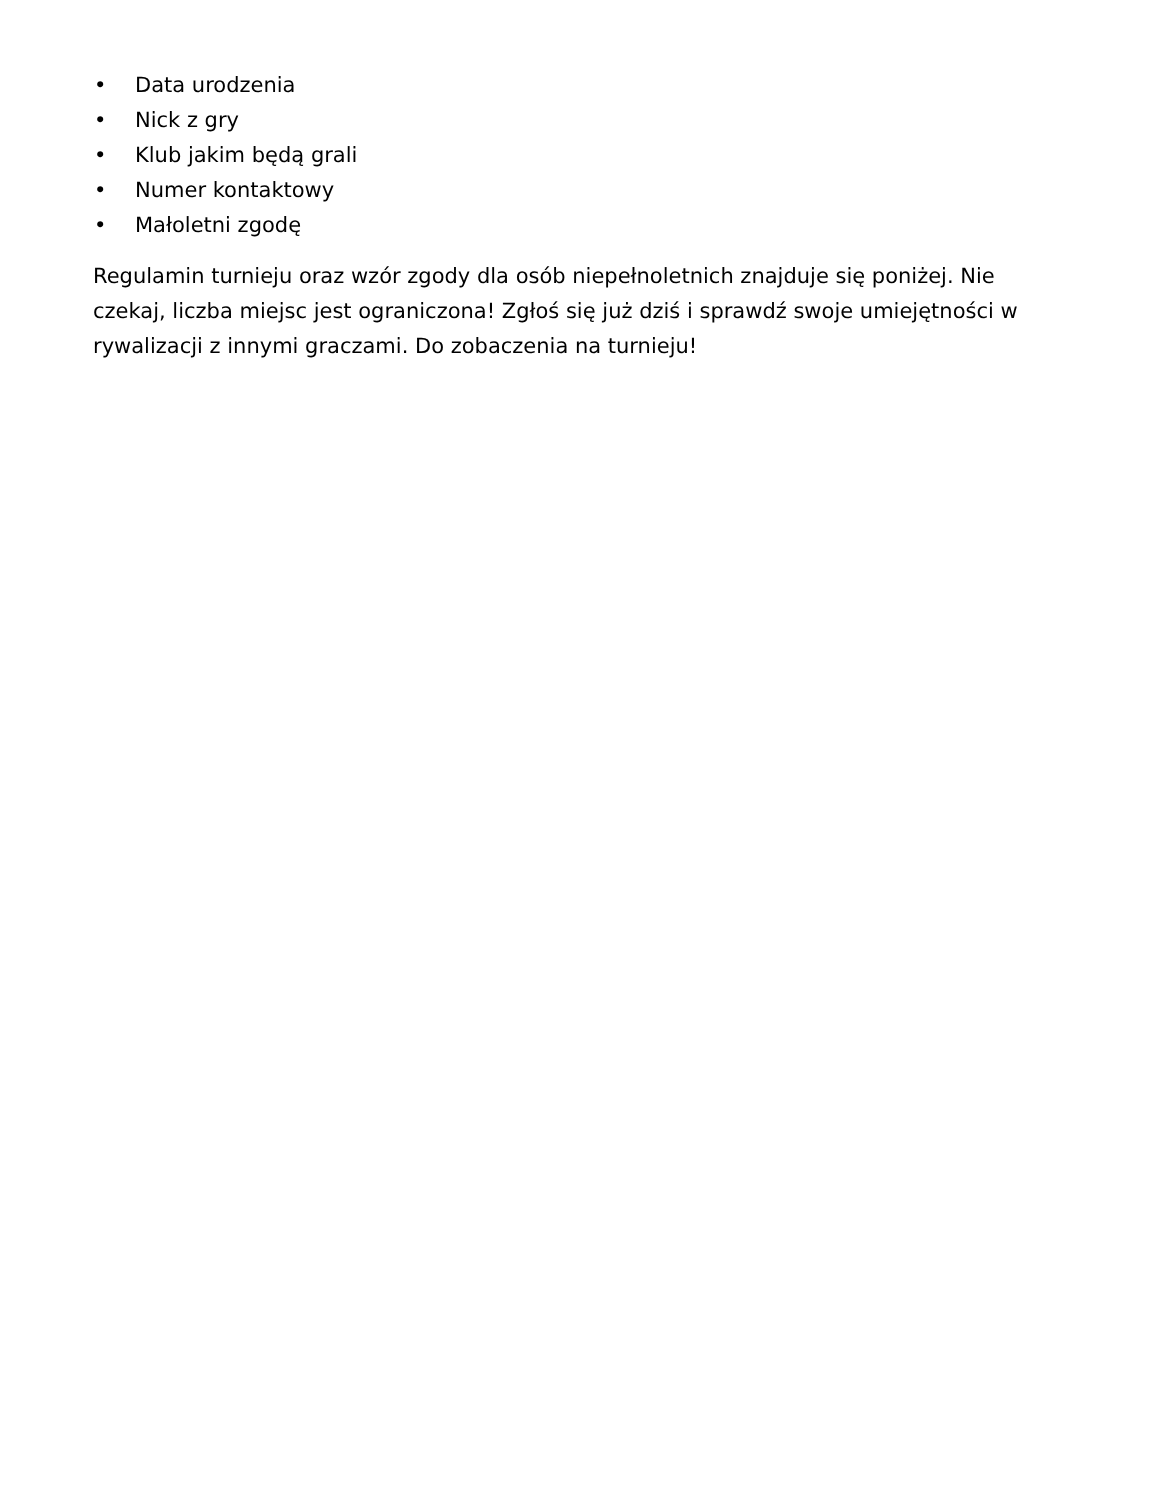• Data urodzenia
• Nick z gry
• Klub jakim będą grali
• Numer kontaktowy
• Małoletni zgodę
Regulamin turnieju oraz wzór zgody dla osób niepełnoletnich znajduje się poniżej. Nie czekaj, liczba miejsc jest ograniczona! Zgłoś się już dziś i sprawdź swoje umiejętności w rywalizacji z innymi graczami. Do zobaczenia na turnieju!